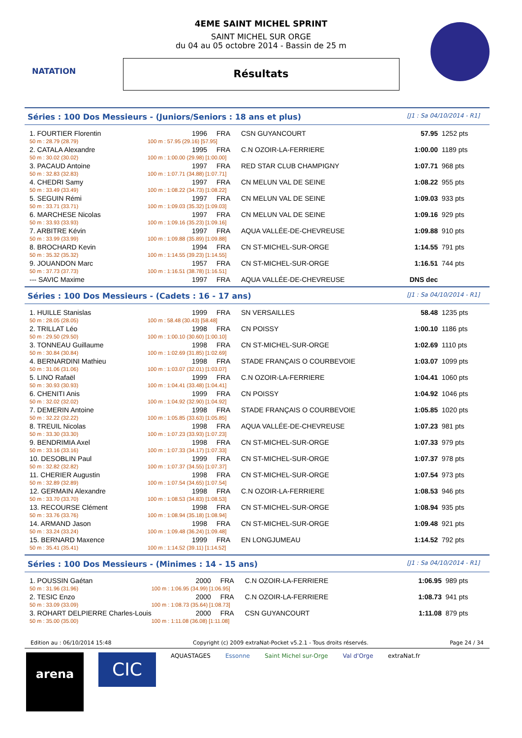NATATION
4EME SAINT MICHEL SPRINT
SAINT MICHEL SUR ORGE
du 04 au 05 octobre 2014 - Bassin de 25 m
Résultats
Séries : 100 Dos Messieurs - (Juniors/Seniors : 18 ans et plus) [J1 : Sa 04/10/2014 - R1]
| 1. FOURTIER Florentin | | 1996 | FRA | CSN GUYANCOURT | 57.95 | 1252 pts |
| 50 m : 28.79 (28.79) | 100 m : 57.95 (29.16) [57.95] | | | | | |
| 2. CATALA Alexandre | | 1995 | FRA | C.N OZOIR-LA-FERRIERE | 1:00.00 | 1189 pts |
| 50 m : 30.02 (30.02) | 100 m : 1:00.00 (29.98) [1:00.00] | | | | | |
| 3. PACAUD Antoine | | 1997 | FRA | RED STAR CLUB CHAMPIGNY | 1:07.71 | 968 pts |
| 50 m : 32.83 (32.83) | 100 m : 1:07.71 (34.88) [1:07.71] | | | | | |
| 4. CHEDRI Samy | | 1997 | FRA | CN MELUN VAL DE SEINE | 1:08.22 | 955 pts |
| 50 m : 33.49 (33.49) | 100 m : 1:08.22 (34.73) [1:08.22] | | | | | |
| 5. SEGUIN Rémi | | 1997 | FRA | CN MELUN VAL DE SEINE | 1:09.03 | 933 pts |
| 50 m : 33.71 (33.71) | 100 m : 1:09.03 (35.32) [1:09.03] | | | | | |
| 6. MARCHESE Nicolas | | 1997 | FRA | CN MELUN VAL DE SEINE | 1:09.16 | 929 pts |
| 50 m : 33.93 (33.93) | 100 m : 1:09.16 (35.23) [1:09.16] | | | | | |
| 7. ARBITRE Kévin | | 1997 | FRA | AQUA VALLÉE-DE-CHEVREUSE | 1:09.88 | 910 pts |
| 50 m : 33.99 (33.99) | 100 m : 1:09.88 (35.89) [1:09.88] | | | | | |
| 8. BROCHARD Kevin | | 1994 | FRA | CN ST-MICHEL-SUR-ORGE | 1:14.55 | 791 pts |
| 50 m : 35.32 (35.32) | 100 m : 1:14.55 (39.23) [1:14.55] | | | | | |
| 9. JOUANDON Marc | | 1957 | FRA | CN ST-MICHEL-SUR-ORGE | 1:16.51 | 744 pts |
| 50 m : 37.73 (37.73) | 100 m : 1:16.51 (38.78) [1:16.51] | | | | | |
| --- SAVIC Maxime | | 1997 | FRA | AQUA VALLÉE-DE-CHEVREUSE | DNS dec | |
Séries : 100 Dos Messieurs - (Cadets : 16 - 17 ans) [J1 : Sa 04/10/2014 - R1]
| 1. HUILLE Stanislas | | 1999 | FRA | SN VERSAILLES | 58.48 | 1235 pts |
| 50 m : 28.05 (28.05) | 100 m : 58.48 (30.43) [58.48] | | | | | |
| 2. TRILLAT Léo | | 1998 | FRA | CN POISSY | 1:00.10 | 1186 pts |
| 50 m : 29.50 (29.50) | 100 m : 1:00.10 (30.60) [1:00.10] | | | | | |
| 3. TONNEAU Guillaume | | 1998 | FRA | CN ST-MICHEL-SUR-ORGE | 1:02.69 | 1110 pts |
| 50 m : 30.84 (30.84) | 100 m : 1:02.69 (31.85) [1:02.69] | | | | | |
| 4. BERNARDINI Mathieu | | 1998 | FRA | STADE FRANÇAIS O COURBEVOIE | 1:03.07 | 1099 pts |
| 50 m : 31.06 (31.06) | 100 m : 1:03.07 (32.01) [1:03.07] | | | | | |
| 5. LINO Rafaël | | 1999 | FRA | C.N OZOIR-LA-FERRIERE | 1:04.41 | 1060 pts |
| 50 m : 30.93 (30.93) | 100 m : 1:04.41 (33.48) [1:04.41] | | | | | |
| 6. CHENITI Anis | | 1999 | FRA | CN POISSY | 1:04.92 | 1046 pts |
| 50 m : 32.02 (32.02) | 100 m : 1:04.92 (32.90) [1:04.92] | | | | | |
| 7. DEMERIN Antoine | | 1998 | FRA | STADE FRANÇAIS O COURBEVOIE | 1:05.85 | 1020 pts |
| 50 m : 32.22 (32.22) | 100 m : 1:05.85 (33.63) [1:05.85] | | | | | |
| 8. TREUIL Nicolas | | 1998 | FRA | AQUA VALLÉE-DE-CHEVREUSE | 1:07.23 | 981 pts |
| 50 m : 33.30 (33.30) | 100 m : 1:07.23 (33.93) [1:07.23] | | | | | |
| 9. BENDRIMIA Axel | | 1998 | FRA | CN ST-MICHEL-SUR-ORGE | 1:07.33 | 979 pts |
| 50 m : 33.16 (33.16) | 100 m : 1:07.33 (34.17) [1:07.33] | | | | | |
| 10. DESOBLIN Paul | | 1999 | FRA | CN ST-MICHEL-SUR-ORGE | 1:07.37 | 978 pts |
| 50 m : 32.82 (32.82) | 100 m : 1:07.37 (34.55) [1:07.37] | | | | | |
| 11. CHERIER Augustin | | 1998 | FRA | CN ST-MICHEL-SUR-ORGE | 1:07.54 | 973 pts |
| 50 m : 32.89 (32.89) | 100 m : 1:07.54 (34.65) [1:07.54] | | | | | |
| 12. GERMAIN Alexandre | | 1998 | FRA | C.N OZOIR-LA-FERRIERE | 1:08.53 | 946 pts |
| 50 m : 33.70 (33.70) | 100 m : 1:08.53 (34.83) [1:08.53] | | | | | |
| 13. RECOURSE Clément | | 1998 | FRA | CN ST-MICHEL-SUR-ORGE | 1:08.94 | 935 pts |
| 50 m : 33.76 (33.76) | 100 m : 1:08.94 (35.18) [1:08.94] | | | | | |
| 14. ARMAND Jason | | 1998 | FRA | CN ST-MICHEL-SUR-ORGE | 1:09.48 | 921 pts |
| 50 m : 33.24 (33.24) | 100 m : 1:09.48 (36.24) [1:09.48] | | | | | |
| 15. BERNARD Maxence | | 1999 | FRA | EN LONGJUMEAU | 1:14.52 | 792 pts |
| 50 m : 35.41 (35.41) | 100 m : 1:14.52 (39.11) [1:14.52] | | | | | |
Séries : 100 Dos Messieurs - (Minimes : 14 - 15 ans) [J1 : Sa 04/10/2014 - R1]
| 1. POUSSIN Gaétan | | 2000 | FRA | C.N OZOIR-LA-FERRIERE | 1:06.95 | 989 pts |
| 50 m : 31.96 (31.96) | 100 m : 1:06.95 (34.99) [1:06.95] | | | | | |
| 2. TESIC Enzo | | 2000 | FRA | C.N OZOIR-LA-FERRIERE | 1:08.73 | 941 pts |
| 50 m : 33.09 (33.09) | 100 m : 1:08.73 (35.64) [1:08.73] | | | | | |
| 3. ROHART DELPIERRE Charles-Louis | | 2000 | FRA | CSN GUYANCOURT | 1:11.08 | 879 pts |
| 50 m : 35.00 (35.00) | 100 m : 1:11.08 (36.08) [1:11.08] | | | | | |
Edition au : 06/10/2014 15:48 Copyright (c) 2009 extraNat-Pocket v5.2.1 - Tous droits réservés. Page 24 / 34
arena
CIC
AQUASTAGES Essonne Saint Michel sur-Orge Val d'Orge extraNat.fr